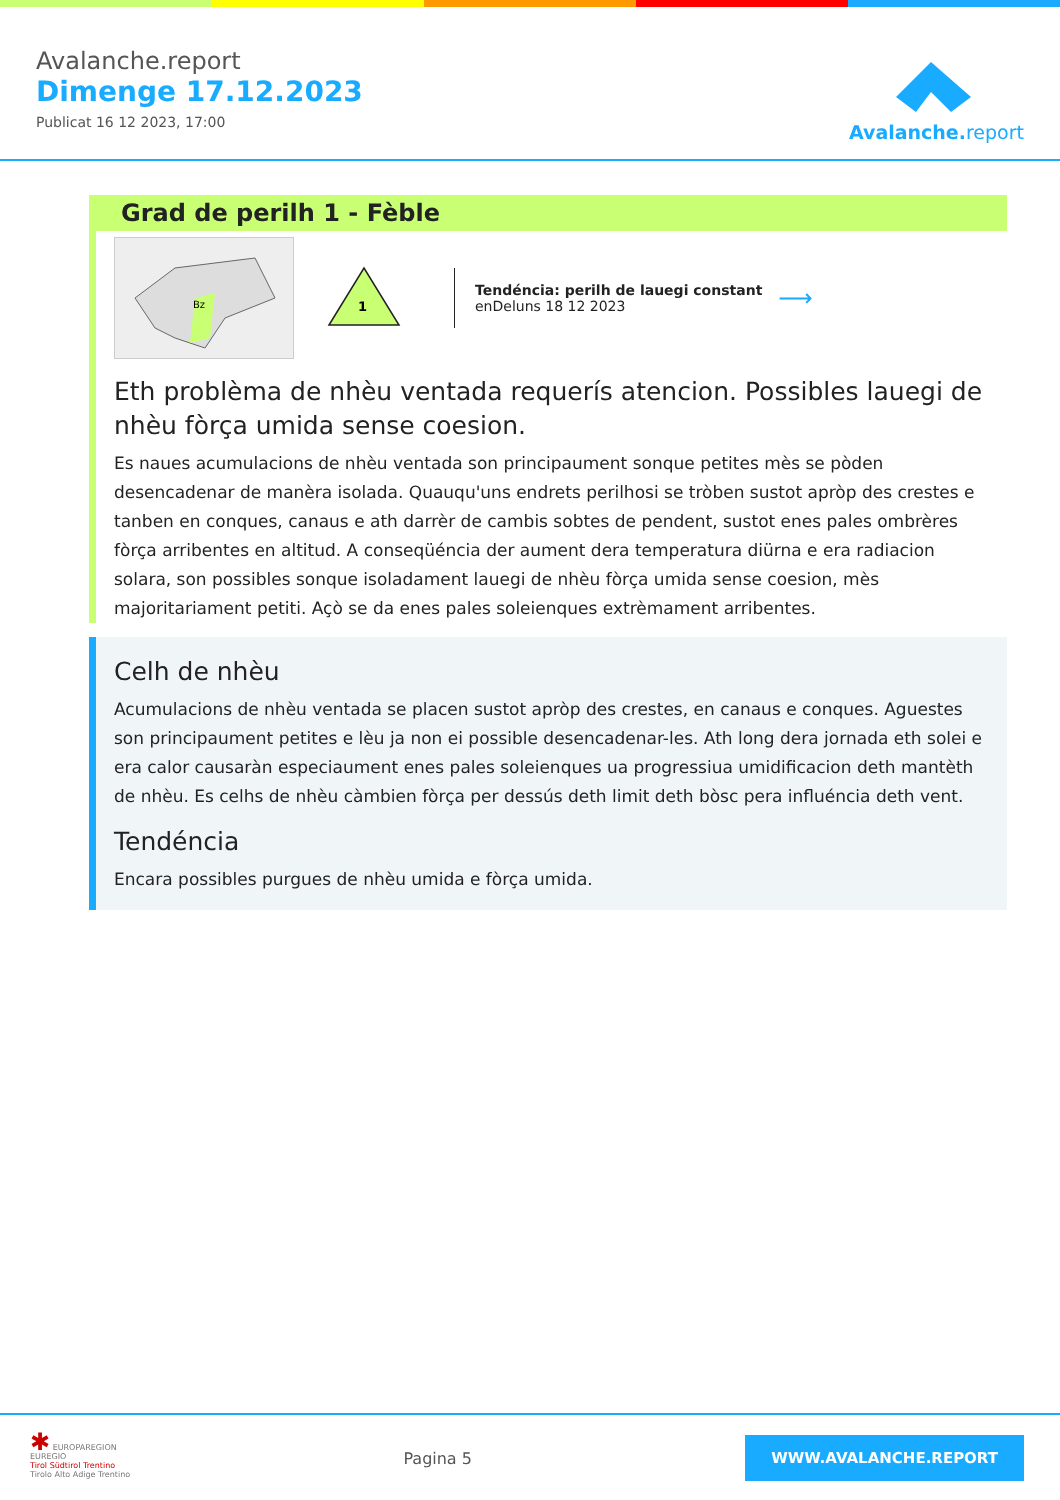Avalanche.report
Dimenge 17.12.2023
Publicat 16 12 2023, 17:00
Avalanche. report
Grad de perilh 1 - Fèble
Bz
1
Tendéncia: perilh de lauegi constant
enDeluns 18 12 2023
⟶
Eth problèma de nhèu ventada requerís atencion. Possibles lauegi de nhèu fòrça umida sense coesion.
Es naues acumulacions de nhèu ventada son principaument sonque petites mès se pòden desencadenar de manèra isolada. Quauqu'uns endrets perilhosi se tròben sustot apròp des crestes e tanben en conques, canaus e ath darrèr de cambis sobtes de pendent, sustot enes pales ombrères fòrça arribentes en altitud. A conseqüéncia der aument dera temperatura diürna e era radiacion solara, son possibles sonque isoladament lauegi de nhèu fòrça umida sense coesion, mès majoritariament petiti. Açò se da enes pales soleienques extrèmament arribentes.
Celh de nhèu
Acumulacions de nhèu ventada se placen sustot apròp des crestes, en canaus e conques. Aguestes son principaument petites e lèu ja non ei possible desencadenar-les. Ath long dera jornada eth solei e era calor causaràn especiaument enes pales soleienques ua progressiua umidificacion deth mantèth de nhèu. Es celhs de nhèu càmbien fòrça per dessús deth limit deth bòsc pera influéncia deth vent.
Tendéncia
Encara possibles purgues de nhèu umida e fòrça umida.
✱ EUROPAREGION
EUREGIO
Tirol Südtirol Trentino
Tirolo Alto Adige Trentino
Pagina 5
WWW.AVALANCHE.REPORT